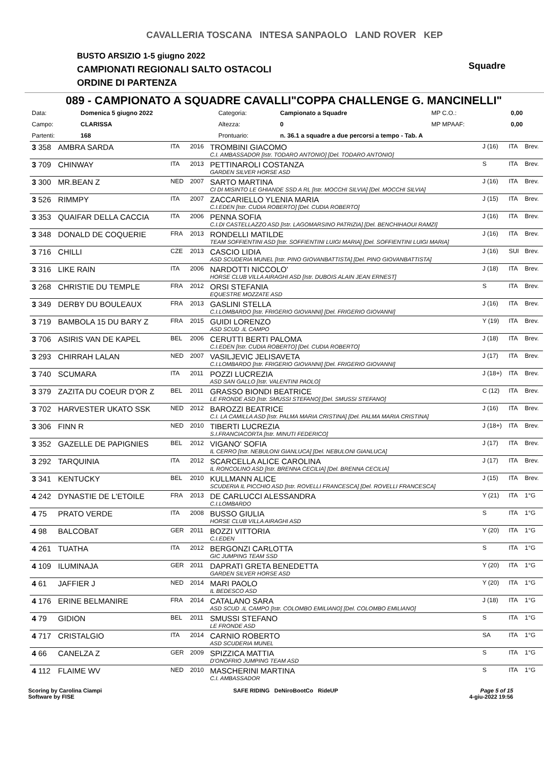CAVALLERIA TOSCANA INTESA SANPAOLO LAND ROVER KEP
BUSTO ARSIZIO 1-5 giugno 2022
CAMPIONATI REGIONALI SALTO OSTACOLI
ORDINE DI PARTENZA
Squadre
089 - CAMPIONATO A SQUADRE CAVALLI"COPPA CHALLENGE G. MANCINELLI"
| Data: | Domenica 5 giugno 2022 | Categoria: | Campionato a Squadre | MP C.O.: | 0,00 |
| Campo: | CLARISSA | Altezza: | 0 | MP MPAAF: | 0,00 |
| Partenti: | 168 | Prontuario: | n. 36.1 a squadre a due percorsi a tempo - Tab. A | | |
| 3 358 | AMBRA SARDA | ITA | 2016 | TROMBINI GIACOMO C.I. AMBASSADOR [Istr. TODARO ANTONIO] [Del. TODARO ANTONIO] | J (16) | ITA | Brev. |
| 3 709 | CHINWAY | ITA | 2013 | PETTINAROLI COSTANZA GARDEN SILVER HORSE ASD | S | ITA | Brev. |
| 3 300 | MR.BEAN Z | NED | 2007 | SARTO MARTINA CI DI MISINTO LE GHIANDE SSD A RL [Istr. MOCCHI SILVIA] [Del. MOCCHI SILVIA] | J (16) | ITA | Brev. |
| 3 526 | RIMMPY | ITA | 2007 | ZACCARIELLO YLENIA MARIA C.I.EDEN [Istr. CUDIA ROBERTO] [Del. CUDIA ROBERTO] | J (15) | ITA | Brev. |
| 3 353 | QUAIFAR DELLA CACCIA | ITA | 2006 | PENNA SOFIA C.I.DI CASTELLAZZO ASD [Istr. LAGOMARSINO PATRIZIA] [Del. BENCHIHAOUI RAMZI] | J (16) | ITA | Brev. |
| 3 348 | DONALD DE COQUERIE | FRA | 2013 | RONDELLI MATILDE TEAM SOFFIENTINI ASD [Istr. SOFFIENTINI LUIGI MARIA] [Del. SOFFIENTINI LUIGI MARIA] | J (16) | ITA | Brev. |
| 3 716 | CHILLI | CZE | 2013 | CASCIO LIDIA ASD SCUDERIA MUNEL [Istr. PINO GIOVANBATTISTA] [Del. PINO GIOVANBATTISTA] | J (16) | SUI | Brev. |
| 3 316 | LIKE RAIN | ITA | 2006 | NARDOTTI NICCOLO' HORSE CLUB VILLA AIRAGHI ASD [Istr. DUBOIS ALAIN JEAN ERNEST] | J (18) | ITA | Brev. |
| 3 268 | CHRISTIE DU TEMPLE | FRA | 2012 | ORSI STEFANIA EQUESTRE MOZZATE ASD | S | ITA | Brev. |
| 3 349 | DERBY DU BOULEAUX | FRA | 2013 | GASLINI STELLA C.I.LOMBARDO [Istr. FRIGERIO GIOVANNI] [Del. FRIGERIO GIOVANNI] | J (16) | ITA | Brev. |
| 3 719 | BAMBOLA 15 DU BARY Z | FRA | 2015 | GUIDI LORENZO ASD SCUD .IL CAMPO | Y (19) | ITA | Brev. |
| 3 706 | ASIRIS VAN DE KAPEL | BEL | 2006 | CERUTTI BERTI PALOMA C.I.EDEN [Istr. CUDIA ROBERTO] [Del. CUDIA ROBERTO] | J (18) | ITA | Brev. |
| 3 293 | CHIRRAH LALAN | NED | 2007 | VASILJEVIC JELISAVETA C.I.LOMBARDO [Istr. FRIGERIO GIOVANNI] [Del. FRIGERIO GIOVANNI] | J (17) | ITA | Brev. |
| 3 740 | SCUMARA | ITA | 2011 | POZZI LUCREZIA ASD SAN GALLO [Istr. VALENTINI PAOLO] | J (18+) | ITA | Brev. |
| 3 379 | ZAZITA DU COEUR D'OR Z | BEL | 2011 | GRASSO BIONDI BEATRICE LE FRONDE ASD [Istr. SMUSSI STEFANO] [Del. SMUSSI STEFANO] | C (12) | ITA | Brev. |
| 3 702 | HARVESTER UKATO SSK | NED | 2012 | BAROZZI BEATRICE C.I. LA CAMILLA ASD [Istr. PALMA MARIA CRISTINA] [Del. PALMA MARIA CRISTINA] | J (16) | ITA | Brev. |
| 3 306 | FINN R | NED | 2010 | TIBERTI LUCREZIA S.I.FRANCIACORTA [Istr. MINUTI FEDERICO] | J (18+) | ITA | Brev. |
| 3 352 | GAZELLE DE PAPIGNIES | BEL | 2012 | VIGANO' SOFIA IL CERRO [Istr. NEBULONI GIANLUCA] [Del. NEBULONI GIANLUCA] | J (17) | ITA | Brev. |
| 3 292 | TARQUINIA | ITA | 2012 | SCARCELLA ALICE CAROLINA IL RONCOLINO ASD [Istr. BRENNA CECILIA] [Del. BRENNA CECILIA] | J (17) | ITA | Brev. |
| 3 341 | KENTUCKY | BEL | 2010 | KULLMANN ALICE SCUDERIA IL PICCHIO ASD [Istr. ROVELLI FRANCESCA] [Del. ROVELLI FRANCESCA] | J (15) | ITA | Brev. |
| 4 242 | DYNASTIE DE L'ETOILE | FRA | 2013 | DE CARLUCCI ALESSANDRA C.I.LOMBARDO | Y (21) | ITA | 1°G |
| 4 75 | PRATO VERDE | ITA | 2008 | BUSSO GIULIA HORSE CLUB VILLA AIRAGHI ASD | S | ITA | 1°G |
| 4 98 | BALCOBAT | GER | 2011 | BOZZI VITTORIA C.I.EDEN | Y (20) | ITA | 1°G |
| 4 261 | TUATHA | ITA | 2012 | BERGONZI CARLOTTA GIC JUMPING TEAM SSD | S | ITA | 1°G |
| 4 109 | ILUMINAJA | GER | 2011 | DAPRATI GRETA BENEDETTA GARDEN SILVER HORSE ASD | Y (20) | ITA | 1°G |
| 4 61 | JAFFIER J | NED | 2014 | MARI PAOLO IL BEDESCO ASD | Y (20) | ITA | 1°G |
| 4 176 | ERINE BELMANIRE | FRA | 2014 | CATALANO SARA ASD SCUD .IL CAMPO [Istr. COLOMBO EMILIANO] [Del. COLOMBO EMILIANO] | J (18) | ITA | 1°G |
| 4 79 | GIDION | BEL | 2011 | SMUSSI STEFANO LE FRONDE ASD | S | ITA | 1°G |
| 4 717 | CRISTALGIO | ITA | 2014 | CARNIO ROBERTO ASD SCUDERIA MUNEL | SA | ITA | 1°G |
| 4 66 | CANELZA Z | GER | 2009 | SPIZZICA MATTIA D'ONOFRIO JUMPING TEAM ASD | S | ITA | 1°G |
| 4 112 | FLAIME WV | NED | 2010 | MASCHERINI MARTINA C.I. AMBASSADOR | S | ITA | 1°G |
Scoring by Carolina Ciampi
Software by FISE
SAFE RIDING DeNiroBootCo RideUP
Page 5 of 15
4-giu-2022 19:56